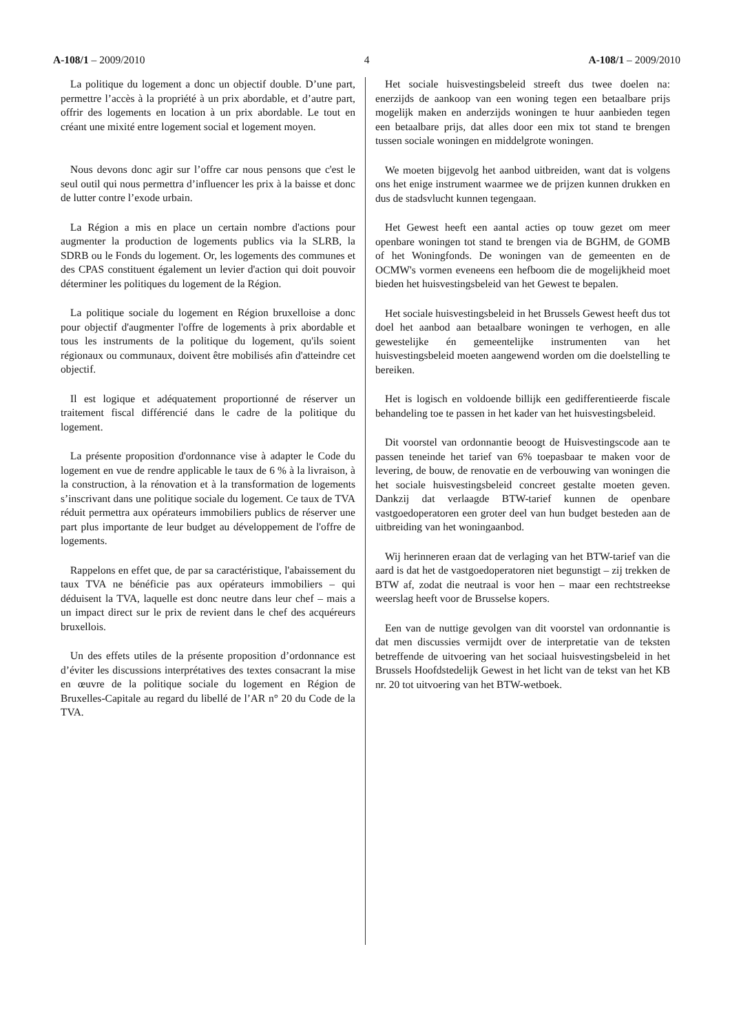A-108/1 – 2009/2010 4 A-108/1 – 2009/2010
La politique du logement a donc un objectif double. D’une part, permettre l’accès à la propriété à un prix abordable, et d’autre part, offrir des logements en location à un prix abordable. Le tout en créant une mixité entre logement social et logement moyen.
Nous devons donc agir sur l’offre car nous pensons que c'est le seul outil qui nous permettra d’influencer les prix à la baisse et donc de lutter contre l’exode urbain.
La Région a mis en place un certain nombre d'actions pour augmenter la production de logements publics via la SLRB, la SDRB ou le Fonds du logement. Or, les logements des communes et des CPAS constituent également un levier d'action qui doit pouvoir déterminer les politiques du logement de la Région.
La politique sociale du logement en Région bruxelloise a donc pour objectif d'augmenter l'offre de logements à prix abordable et tous les instruments de la politique du logement, qu'ils soient régionaux ou communaux, doivent être mobilisés afin d'atteindre cet objectif.
Il est logique et adéquatement proportionné de réserver un traitement fiscal différencié dans le cadre de la politique du logement.
La présente proposition d'ordonnance vise à adapter le Code du logement en vue de rendre applicable le taux de 6 % à la livraison, à la construction, à la rénovation et à la transformation de logements s’inscrivant dans une politique sociale du logement. Ce taux de TVA réduit permettra aux opérateurs immobiliers publics de réserver une part plus importante de leur budget au développement de l'offre de logements.
Rappelons en effet que, de par sa caractéristique, l'abaissement du taux TVA ne bénéficie pas aux opérateurs immobiliers – qui déduisent la TVA, laquelle est donc neutre dans leur chef – mais a un impact direct sur le prix de revient dans le chef des acquéreurs bruxellois.
Un des effets utiles de la présente proposition d’ordonnance est d’éviter les discussions interprétatives des textes consacrant la mise en œuvre de la politique sociale du logement en Région de Bruxelles-Capitale au regard du libellé de l’AR n° 20 du Code de la TVA.
Het sociale huisvestingsbeleid streeft dus twee doelen na: enerzijds de aankoop van een woning tegen een betaalbare prijs mogelijk maken en anderzijds woningen te huur aanbieden tegen een betaalbare prijs, dat alles door een mix tot stand te brengen tussen sociale woningen en middelgrote woningen.
We moeten bijgevolg het aanbod uitbreiden, want dat is volgens ons het enige instrument waarmee we de prijzen kunnen drukken en dus de stadsvlucht kunnen tegengaan.
Het Gewest heeft een aantal acties op touw gezet om meer openbare woningen tot stand te brengen via de BGHM, de GOMB of het Woningfonds. De woningen van de gemeenten en de OCMW's vormen eveneens een hefboom die de mogelijkheid moet bieden het huisvestingsbeleid van het Gewest te bepalen.
Het sociale huisvestingsbeleid in het Brussels Gewest heeft dus tot doel het aanbod aan betaalbare woningen te verhogen, en alle gewestelijke én gemeentelijke instrumenten van het huisvestingsbeleid moeten aangewend worden om die doelstelling te bereiken.
Het is logisch en voldoende billijk een gedifferentieerde fiscale behandeling toe te passen in het kader van het huisvestingsbeleid.
Dit voorstel van ordonnantie beoogt de Huisvestingscode aan te passen teneinde het tarief van 6% toepasbaar te maken voor de levering, de bouw, de renovatie en de verbouwing van woningen die het sociale huisvestingsbeleid concreet gestalte moeten geven. Dankzij dat verlaagde BTW-tarief kunnen de openbare vastgoedoperatoren een groter deel van hun budget besteden aan de uitbreiding van het woningaanbod.
Wij herinneren eraan dat de verlaging van het BTW-tarief van die aard is dat het de vastgoedoperatoren niet begunstigt – zij trekken de BTW af, zodat die neutraal is voor hen – maar een rechtstreekse weerslag heeft voor de Brusselse kopers.
Een van de nuttige gevolgen van dit voorstel van ordonnantie is dat men discussies vermijdt over de interpretatie van de teksten betreffende de uitvoering van het sociaal huisvestingsbeleid in het Brussels Hoofdstedelijk Gewest in het licht van de tekst van het KB nr. 20 tot uitvoering van het BTW-wetboek.